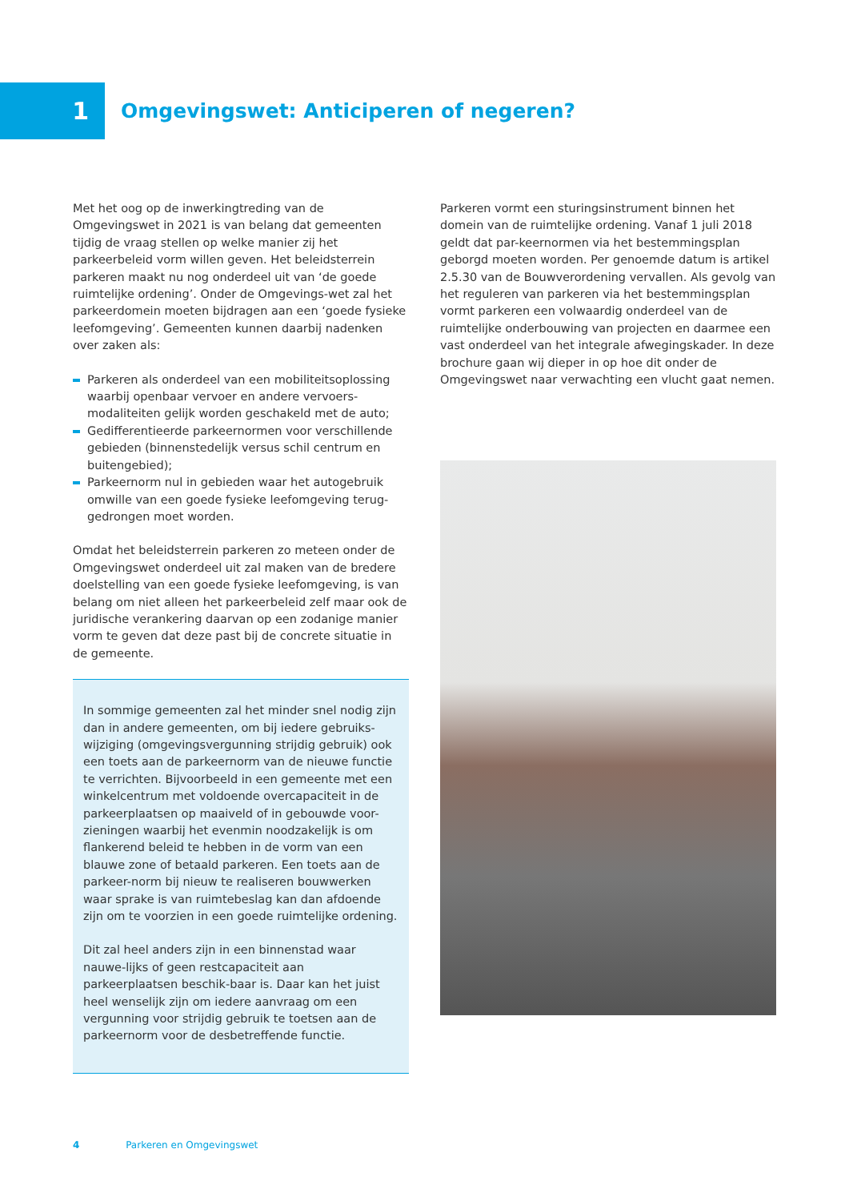1
Omgevingswet: Anticiperen of negeren?
Met het oog op de inwerkingtreding van de Omgevingswet in 2021 is van belang dat gemeenten tijdig de vraag stellen op welke manier zij het parkeerbeleid vorm willen geven. Het beleidsterrein parkeren maakt nu nog onderdeel uit van ‘de goede ruimtelijke ordening’. Onder de Omgevings-wet zal het parkeerdomein moeten bijdragen aan een ‘goede fysieke leefomgeving’. Gemeenten kunnen daarbij nadenken over zaken als:
Parkeren als onderdeel van een mobiliteitsoplossing waarbij openbaar vervoer en andere vervoers-modaliteiten gelijk worden geschakeld met de auto;
Gedifferentieerde parkeernormen voor verschillende gebieden (binnenstedelijk versus schil centrum en buitengebied);
Parkeernorm nul in gebieden waar het autogebruik omwille van een goede fysieke leefomgeving terug-gedrongen moet worden.
Omdat het beleidsterrein parkeren zo meteen onder de Omgevingswet onderdeel uit zal maken van de bredere doelstelling van een goede fysieke leefomgeving, is van belang om niet alleen het parkeerbeleid zelf maar ook de juridische verankering daarvan op een zodanige manier vorm te geven dat deze past bij de concrete situatie in de gemeente.
In sommige gemeenten zal het minder snel nodig zijn dan in andere gemeenten, om bij iedere gebruiks-wijziging (omgevingsvergunning strijdig gebruik) ook een toets aan de parkeernorm van de nieuwe functie te verrichten. Bijvoorbeeld in een gemeente met een winkelcentrum met voldoende overcapaciteit in de parkeerplaatsen op maaiveld of in gebouwde voor-zieningen waarbij het evenmin noodzakelijk is om flankerend beleid te hebben in de vorm van een blauwe zone of betaald parkeren. Een toets aan de parkeer-norm bij nieuw te realiseren bouwwerken waar sprake is van ruimtebeslag kan dan afdoende zijn om te voorzien in een goede ruimtelijke ordening.
Dit zal heel anders zijn in een binnenstad waar nauwe-lijks of geen restcapaciteit aan parkeerplaatsen beschik-baar is. Daar kan het juist heel wenselijk zijn om iedere aanvraag om een vergunning voor strijdig gebruik te toetsen aan de parkeernorm voor de desbetreffende functie.
Parkeren vormt een sturingsinstrument binnen het domein van de ruimtelijke ordening. Vanaf 1 juli 2018 geldt dat par-keernormen via het bestemmingsplan geborgd moeten worden. Per genoemde datum is artikel 2.5.30 van de Bouwverordening vervallen. Als gevolg van het reguleren van parkeren via het bestemmingsplan vormt parkeren een volwaardig onderdeel van de ruimtelijke onderbouwing van projecten en daarmee een vast onderdeel van het integrale afwegingskader. In deze brochure gaan wij dieper in op hoe dit onder de Omgevingswet naar verwachting een vlucht gaat nemen.
4 Parkeren en Omgevingswet